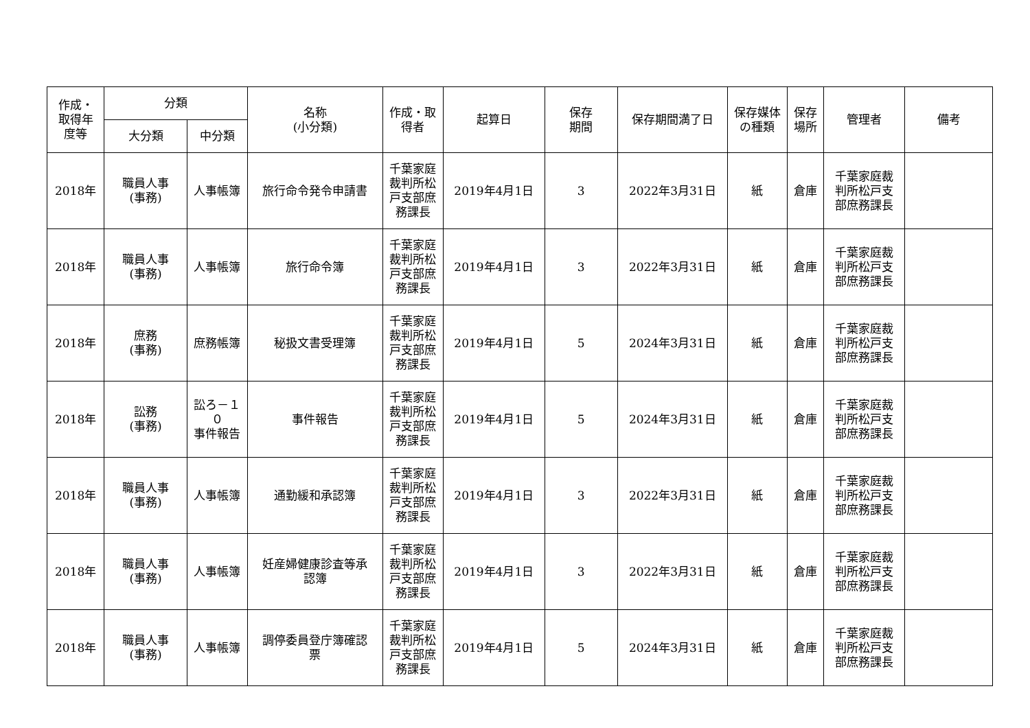| 作成・ 取得年 度等 | 分類 | | 名称 (小分類) | 作成・取 得者 | 起算日 | 保存 期間 | 保存期間満了日 | 保存媒体 の種類 | 保存 場所 | 管理者 | 備考 |
| --- | --- | --- | --- | --- | --- | --- | --- | --- | --- | --- | --- |
| | 大分類 | 中分類 | | | | | | | | | |
| 2018年 | 職員人事 (事務) | 人事帳簿 | 旅行命令発令申請書 | 千葉家庭 裁判所松 戸支部庶 務課長 | 2019年4月1日 | 3 | 2022年3月31日 | 紙 | 倉庫 | 千葉家庭裁 判所松戸支 部庶務課長 | |
| 2018年 | 職員人事 (事務) | 人事帳簿 | 旅行命令簿 | 千葉家庭 裁判所松 戸支部庶 務課長 | 2019年4月1日 | 3 | 2022年3月31日 | 紙 | 倉庫 | 千葉家庭裁 判所松戸支 部庶務課長 | |
| 2018年 | 庶務 (事務) | 庶務帳簿 | 秘扱文書受理簿 | 千葉家庭 裁判所松 戸支部庶 務課長 | 2019年4月1日 | 5 | 2024年3月31日 | 紙 | 倉庫 | 千葉家庭裁 判所松戸支 部庶務課長 | |
| 2018年 | 訟務 (事務) | 訟ろ－１ ０ 事件報告 | 事件報告 | 千葉家庭 裁判所松 戸支部庶 務課長 | 2019年4月1日 | 5 | 2024年3月31日 | 紙 | 倉庫 | 千葉家庭裁 判所松戸支 部庶務課長 | |
| 2018年 | 職員人事 (事務) | 人事帳簿 | 通勤緩和承認簿 | 千葉家庭 裁判所松 戸支部庶 務課長 | 2019年4月1日 | 3 | 2022年3月31日 | 紙 | 倉庫 | 千葉家庭裁 判所松戸支 部庶務課長 | |
| 2018年 | 職員人事 (事務) | 人事帳簿 | 妊産婦健康診査等承 認簿 | 千葉家庭 裁判所松 戸支部庶 務課長 | 2019年4月1日 | 3 | 2022年3月31日 | 紙 | 倉庫 | 千葉家庭裁 判所松戸支 部庶務課長 | |
| 2018年 | 職員人事 (事務) | 人事帳簿 | 調停委員登庁簿確認 票 | 千葉家庭 裁判所松 戸支部庶 務課長 | 2019年4月1日 | 5 | 2024年3月31日 | 紙 | 倉庫 | 千葉家庭裁 判所松戸支 部庶務課長 | |